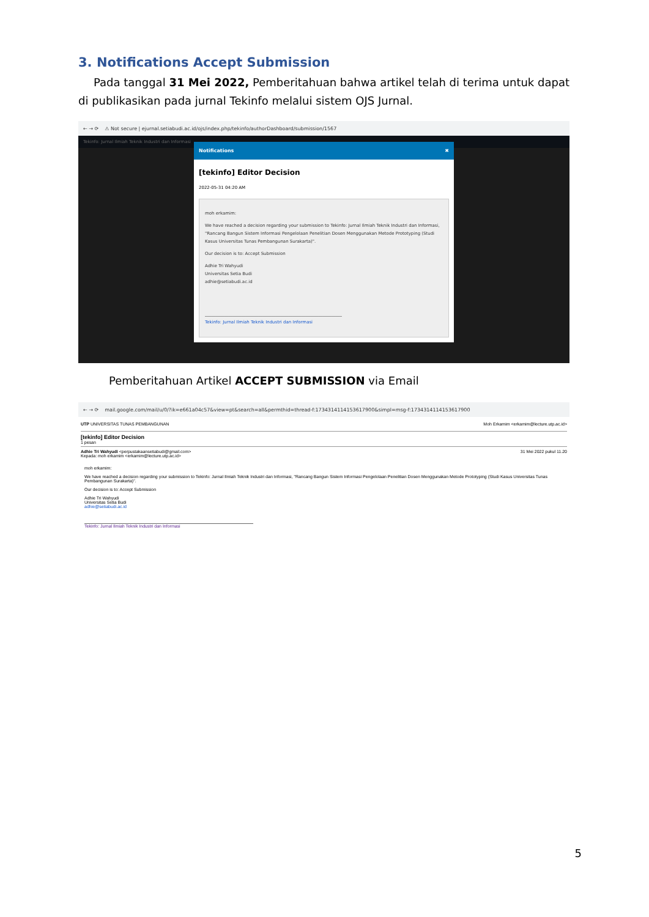3. Notifications Accept Submission
Pada tanggal 31 Mei 2022, Pemberitahuan bahwa artikel telah di terima untuk dapat di publikasikan pada jurnal Tekinfo melalui sistem OJS Jurnal.
← → ⟳ ⚠ Not secure | ejurnal.setiabudi.ac.id/ojs/index.php/tekinfo/authorDashboard/submission/1567
Tekinfo: Jurnal Ilmiah Teknik Industri dan Informasi
Notifications ✖
[tekinfo] Editor Decision
2022-05-31 04:20 AM
moh erkamim:
We have reached a decision regarding your submission to Tekinfo: Jurnal Ilmiah Teknik Industri dan Informasi, "Rancang Bangun Sistem Informasi Pengelolaan Penelitian Dosen Menggunakan Metode Prototyping (Studi Kasus Universitas Tunas Pembangunan Surakarta)".
Our decision is to: Accept Submission
Adhie Tri Wahyudi
Universitas Setia Budi
adhie@setiabudi.ac.id
________________________________________________________________
Tekinfo: Jurnal Ilmiah Teknik Industri dan Informasi
Pemberitahuan Artikel ACCEPT SUBMISSION via Email
← → ⟳ mail.google.com/mail/u/0/?ik=e661a04c57&view=pt&search=all&permthid=thread-f:1734314114153617900&simpl=msg-f:1734314114153617900
UTP UNIVERSITAS TUNAS PEMBANGUNAN Moh Erkamim <erkamim@lecture.utp.ac.id>
[tekinfo] Editor Decision
1 pesan
Adhie Tri Wahyudi <perpustakaansetiabudi@gmail.com>
Kepada: moh erkamim <erkamim@lecture.utp.ac.id> 31 Mei 2022 pukul 11.20
moh erkamim:
We have reached a decision regarding your submission to Tekinfo: Jurnal Ilmiah Teknik Industri dan Informasi, "Rancang Bangun Sistem Informasi Pengelolaan Penelitian Dosen Menggunakan Metode Prototyping (Studi Kasus Universitas Tunas Pembangunan Surakarta)".
Our decision is to: Accept Submission
Adhie Tri Wahyudi
Universitas Setia Budi
adhie@setiabudi.ac.id
Tekinfo: Jurnal Ilmiah Teknik Industri dan Informasi
5